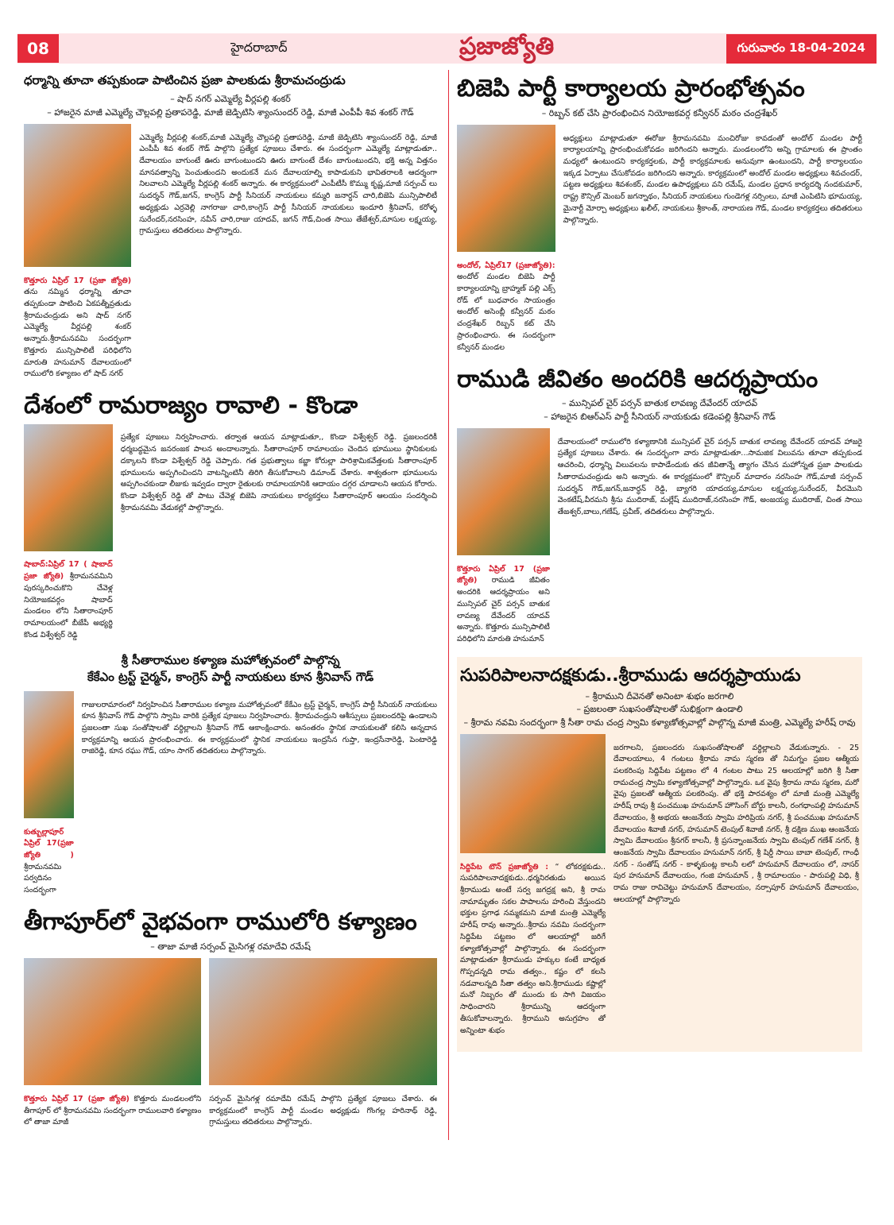08 హైదరాబాద్ ప్రజాజ్యోతి గురువారం 18-04-2024
ధర్మాన్ని తూచా తప్పకుండా పాటించిన ప్రజా పాలకుడు శ్రీరామచంద్రుడు
– షాద్ నగర్ ఎమ్మెల్యే వీర్లపల్లి శంకర్
– హాజరైన మాజీ ఎమ్మెల్యే చౌల్లపల్లి ప్రతాపరెడ్డి, మాజీ జెడ్పిటిసి శ్యాంసుందర్ రెడ్డి, మాజీ ఎంపీపీ శివ శంకర్ గౌడ్
కొత్తూరు ఏప్రిల్ 17 (ప్రజా జ్యోతి) తను నమ్మిన ధర్మాన్ని తూచా తప్పకుండా పాటించి ఏకపత్నీవ్రతుడు శ్రీరామచంద్రుడు అని షాద్ నగర్ ఎమ్మెల్యే వీర్లపల్లి శంకర్ అన్నారు.శ్రీరామనవమి సందర్భంగా కొత్తూరు మున్సిపాలిటీ పరిధిలోని మారుతి హనుమాన్ దేవాలయంలో రాములోరి కళ్యాణం లో షాద్ నగర్
ఎమ్మెల్యే వీర్లపల్లి శంకర్,మాజీ ఎమ్మెల్యే చౌల్లపల్లి ప్రతాపరెడ్డి, మాజీ జెడ్పిటిసి శ్యాంసుందర్ రెడ్డి, మాజీ ఎంపీపీ శివ శంకర్ గౌడ్ పాల్గొని ప్రత్యేక పూజలు చేశారు. ఈ సందర్భంగా ఎమ్మెల్యే మాట్లాడుతూ.. దేవాలయం బాగుంటే ఊరు బాగుంటుందని ఊరు బాగుంటే దేశం బాగుంటుందని, భక్తి అన్న విత్తనం మానవత్వాన్ని పెంచుతుందని అందుకనే మన దేవాలయాల్ని కాపాడుకుని భావితరాలకి ఆదర్శంగా నిలవాలని ఎమ్మెల్యే వీర్లపల్లి శంకర్ అన్నారు. ఈ కార్యక్రమంలో ఎంపీటీసీ కొమ్ము కృష్ణ,మాజీ సర్పంచ్ లు సుదర్శన్ గౌడ్,జగన్, కాంగ్రెస్ పార్టీ సీనియర్ నాయకులు కమ్మరి జనార్ధన్ చారి,బిజెపి మున్సిపాలిటీ అధ్యక్షుడు ఎర్రవెల్లి నాగరాజు చారి,కాంగ్రెస్ పార్టీ సీనియర్ నాయకులు ఇందూరి శ్రీనివాస్, కరోళ్ళ సురేందర్,నరసింహ, నవీన్ చారి,రాజు యాదవ్, జగన్ గౌడ్,చింత సాయి తేజేశ్వర్,మాసుల లక్ష్మయ్య, గ్రామస్తులు తదితరులు పాల్గొన్నారు.
దేశంలో రామరాజ్యం రావాలి - కొండా
షాబాద్:ఏప్రిల్ 17 ( షాబాద్ ప్రజా జ్యోతి) శ్రీరామనవమిని పురస్కరించుకొని చేవెళ్ల నియోజకవర్గం షాబాద్ మండలం లోని సీతారాంపూర్ రామాలయంలో బీజేపీ అభ్యర్థి కొండ విశ్వేశ్వర్ రెడ్డి
ప్రత్యేక పూజలు నిర్వహించారు. తర్వాత ఆయన మాట్లాడుతూ,, కొండా విశ్వేశ్వర్ రెడ్డి. ప్రజలందరికీ ధర్మబద్ధమైన జనరంజక పాలన అందాలన్నారు. సీతారాంపూర్ రామాలయం చెందిన భూములు స్థానికులకు దక్కాలని కొండా విశ్వేశ్వర్ రెడ్డి చెప్పారు. గత ప్రభుత్వాలు కబ్జా కోరుల్లా పారిశ్రామికవేత్తలకు సీతారాంపూర్ భూములను అప్పగించిందని వాటన్నింటినీ తిరిగి తీసుకోవాలని డిమాండ్ చేశారు. శాశ్వతంగా భూములను అప్పగించకుండా లీజుకు ఇవ్వడం ద్వారా రైతులకు రామాలయానికి ఆదాయం దగ్గర చూడాలని ఆయన కోరారు. కొండా విశ్వేశ్వర్ రెడ్డి తో పాటు చేవెళ్ల బిజెపి నాయకులు కార్యకర్తలు సీతారాంపూర్ ఆలయం సందర్శించి శ్రీరామనవమి వేడుకల్లో పాల్గొన్నారు.
శ్రీ సీతారాముల కళ్యాణ మహోత్సవంలో పాల్గొన్న
కేకేఎం ట్రస్ట్ చైర్మన్, కాంగ్రెస్ పార్టీ నాయకులు కూన శ్రీనివాస్ గౌడ్
కుత్బుల్లాపూర్ ఏప్రిల్ 17(ప్రజా జ్యోతి ) శ్రీరామనవమి పర్వదినం సందర్భంగా
గాజులరామారంలో నిర్వహించిన సీతారాముల కళ్యాణ మహోత్సవంలో కేకేఎం ట్రస్ట్ చైర్మన్, కాంగ్రెస్ పార్టీ సీనియర్ నాయకులు కూన శ్రీనివాస్ గౌడ్ పాల్గొని స్వామి వారికి ప్రత్యేక పూజలు నిర్వహించారు. శ్రీరామచంద్రుని ఆశీస్సులు ప్రజలందరిపై ఉండాలని ప్రజలంతా సుఖ సంతోషాలతో వర్ధిల్లాలని శ్రీనివాస్ గౌడ్ ఆకాంక్షించారు. అనంతరం స్థానిక నాయకులతో కలిసి అన్నదాన కార్యక్రమాన్ని ఆయన ప్రారంభించారు. ఈ కార్యక్రమంలో స్థానిక నాయకులు ఇంద్రసేన గుప్తా, ఇంద్రసేనారెడ్డి, పెంటారెడ్డి రాజిరెడ్డి, కూన రఘు గౌడ్, యాం సాగర్ తదితరులు పాల్గొన్నారు.
తీగాపూర్‌లో వైభవంగా రాములోరి కళ్యాణం
– తాజా మాజీ సర్పంచ్ మైసిగళ్ల రమాదేవి రమేష్
కొత్తూరు ఏప్రిల్ 17 (ప్రజా జ్యోతి) కొత్తూరు మండలంలోని తీగాపూర్ లో శ్రీరామనవమి సందర్భంగా రాములవారి కళ్యాణం లో తాజా మాజీ
సర్పంచ్ మైసిగళ్ల రమాదేవి రమేష్ పాల్గొని ప్రత్యేక పూజలు చేశారు. ఈ కార్యక్రమంలో కాంగ్రెస్ పార్టీ మండల అధ్యక్షుడు గొంగల్ల హరినాథ్ రెడ్డి, గ్రామస్తులు తదితరులు పాల్గొన్నారు.
బిజెపి పార్టీ కార్యాలయ ప్రారంభోత్సవం
– రిబ్బన్ కట్ చేసి ప్రారంభించిన నియోజకవర్గ కన్వీనర్ మఠం చంద్రశేఖర్
అందోల్, ఏప్రిల్17 (ప్రజాజ్యోతి): అందోల్ మండల బిజెపి పార్టీ కార్యాలయాన్ని బ్రాహ్మణ్ పల్లి ఎక్స్ రోడ్ లో బుధవారం సాయంత్రం అందోల్ అసెంబ్లీ కన్వీనర్ మఠం చంద్రశేఖర్ రిబ్బన్ కట్ చేసి ప్రారంభించారు. ఈ సందర్భంగా కన్వీనర్ మండల
అధ్యక్షులు మాట్లాడుతూ ఈరోజు శ్రీరామనవమి మంచిరోజు కావడంతో అందోల్ మండల పార్టీ కార్యాలయాన్ని ప్రారంభించుకోవడం జరిగిందని అన్నారు. మండలంలోని అన్ని గ్రామాలకు ఈ ప్రాంతం మధ్యలో ఉంటుందని కార్యకర్తలకు, పార్టీ కార్యక్రమాలకు అనువుగా ఉంటుందని, పార్టీ కార్యాలయం ఇక్కడ ఏర్పాటు చేసుకోవడం జరిగిందని అన్నారు. కార్యక్రమంలో అందోల్ మండల అధ్యక్షులు శివచందర్, పట్టణ అధ్యక్షులు శివశంకర్, మండల ఉపాధ్యక్షులు వని రమేష్, మండల ప్రధాన కార్యదర్శి నందకుమార్, రాష్ట్ర కౌన్సిల్ మెంబర్ జగన్నాథం, సీనియర్ నాయకులు గుండెగళ్ల నర్సింలు, మాజీ ఎంపిటిసి భూమయ్య, మైనార్టీ మోర్చా అధ్యక్షులు ఖలీల్, నాయకులు శ్రీకాంత్, నారాయణ గౌడ్, మండల కార్యకర్తలు తదితరులు పాల్గొన్నారు.
రాముడి జీవితం అందరికి ఆదర్శప్రాయం
– మున్సిపల్ చైర్ పర్సన్ బాతుక లావణ్య దేవేందర్ యాదవ్
– హాజరైన బిఆర్ఎస్ పార్టీ సీనియర్ నాయకుడు కడెంపల్లి శ్రీనివాస్ గౌడ్
కొత్తూరు ఏప్రిల్ 17 (ప్రజా జ్యోతి) రాముడి జీవితం అందరికి ఆదర్శప్రాయం అని మున్సిపల్ చైర్ పర్సన్ బాతుక లావణ్య దేవేందర్ యాదవ్ అన్నారు. కొత్తూరు మున్సిపాలిటీ పరిధిలోని మారుతి హనుమాన్
దేవాలయంలో రాములోరి కళ్యాణానికి మున్సిపల్ చైర్ పర్సన్ బాతుక లావణ్య దేవేందర్ యాదవ్ హాజరై ప్రత్యేక పూజలు చేశారు. ఈ సందర్భంగా వారు మాట్లాడుతూ...సామజిక విలువను తూచా తప్పకుండ ఆచరించి, ధర్మాన్ని విలువలను కాపాడేందుకు తన జీవితాన్నే త్యాగం చేసిన మహోన్నత ప్రజా పాలకుడు సీతారామచంద్రుడు అని అన్నారు. ఈ కార్యక్రమంలో కౌన్సిలర్ మాదారం నరసింహ గౌడ్,మాజీ సర్పంచ్ సుదర్శన్ గౌడ్,జగన్,జనార్ధన్ రెడ్డి, బ్యాగరి యాదయ్య,మాసుల లక్ష్మయ్య,సురేందర్, వీరమొని వెంకటేష్,వీరమని శ్రీను ముదిరాజ్, మల్లేష్ ముదిరాజ్,నరసింహ గౌడ్, అంజయ్య ముదిరాజ్, చింత సాయి తేజశ్వర్,బాలు,గణేష్, ప్రవీణ్, తదితరులు పాల్గొన్నారు.
సుపరిపాలనాదక్షకుడు..శ్రీరాముడు ఆదర్శప్రాయుడు
– శ్రీరాముని దీవెనతో అనింటా శుభం జరగాలి
– ప్రజలంతా సుఖసంతోషాలతో సుభిక్షంగా ఉండాలి
– శ్రీరామ నవమి సందర్భంగా శ్రీ సీతా రామ చంద్ర స్వామి కళ్యాణోత్సవాల్లో పాల్గొన్న మాజీ మంత్రి, ఎమ్మెల్యే హరీష్ రావు
సిద్దిపేట టౌన్ ప్రజాజ్యోతి : “ లోకరక్షకుడు.. సుపరిపాలనాదక్షకుడు..ధర్మనిరతుడు అయిన శ్రీరాముడు అంటే సర్వ జగద్రక్ష అని, శ్రీ రామ నామామృతం సకల పాపాలను హరించి వేస్తుందని భక్తుల ప్రగాఢ నమ్మకమని మాజీ మంత్రి ఎమ్మెల్యే హరీష్ రావు అన్నారు..శ్రీరామ నవమి సందర్భంగా సిద్దిపేట పట్టణం లో ఆలయాల్లో జరిగే కళ్యాణోత్సవాల్లో పాల్గొన్నారు. ఈ సందర్భంగా మాట్లాడుతూ శ్రీరాముడు హక్కుల కంటే బాధ్యత గొప్పదన్నది రామ తత్వం., కష్టం లో కలసి నడవాలన్నది సీతా తత్వం అని.శ్రీరాముడు కష్టాల్లో మనో నిబ్బరం తో ముందు కు సాగి విజయం సాధించారని శ్రీరామున్ని ఆదర్శంగా తీసుకోవాలన్నారు. శ్రీరాముని అనుగ్రహం తో అన్నింటా శుభం
జరగాలని, ప్రజలందరు సుఖసంతోషాలతో వర్ధిల్లాలని వేడుకున్నారు. - 25 దేవాలయాలు, 4 గంటలు శ్రీరామ నామ స్మరణ తో నిమగ్నం ప్రజల ఆత్మీయ పలకరింపు సిద్దిపేట పట్టణం లో 4 గంటల పాటు 25 ఆలయాల్లో జరిగి శ్రీ సీతా రామచంద్ర స్వామి కళ్యాణోత్సవాల్లో పాల్గొన్నారు. ఒక వైపు శ్రీరామ నామ స్మరణ, మరో వైపు ప్రజలతో ఆత్మీయ పలకరింపు. తో భక్తి పారవశ్యం లో మాజీ మంత్రి ఎమ్మెల్యే హరీష్ రావు శ్రీ పంచముఖ హనుమాన్ హౌసింగ్ బోర్డు కాలనీ, రంగధాంపల్లి హనుమాన్ దేవాలయం, శ్రీ అభయ ఆంజనేయ స్వామి హరిప్రియ నగర్, శ్రీ పంచముఖ హనుమాన్ దేవాలయం శివాజీ నగర్, హనుమాన్ టెంపుల్ శివాజీ నగర్, శ్రీ దక్షిణ ముఖ ఆంజనేయ స్వామి దేవాలయం శ్రీనగర్ కాలనీ, శ్రీ ప్రసన్నాంజనేయ స్వామి టెంపుల్ గణేశ్ నగర్, శ్రీ ఆంజనేయ స్వామి దేవాలయం హనుమాన్ నగర్, శ్రీ షిర్డీ సాయి బాబా టెంపుల్, గాంధీ నగర్ - సంతోష్ నగర్ - కాళ్ళకుంట్ల కాలనీ లలో హనుమాన్ దేవాలయం లో, నాసర్ పుర హనుమాన్ దేవాలయం, గంజి హనుమాన్ , శ్రీ రామాలయం - పారుపల్లి విధి, శ్రీ రామ రాజు రావిచెట్టు హనుమాన్ దేవాలయం, నర్సాపూర్ హనుమాన్ దేవాలయం, ఆలయాల్లో పాల్గొన్నారు